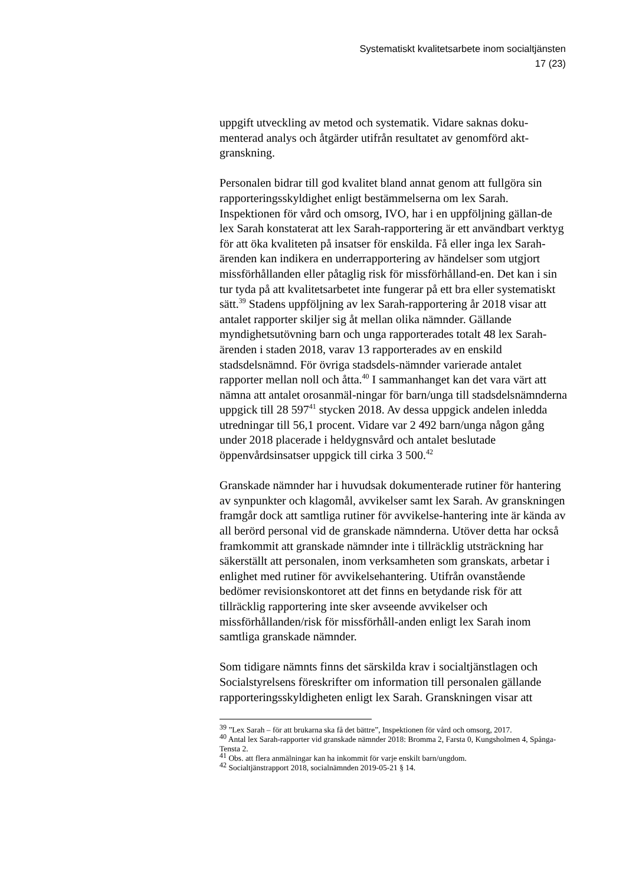Systematiskt kvalitetsarbete inom socialtjänsten
17 (23)
uppgift utveckling av metod och systematik. Vidare saknas doku-menterad analys och åtgärder utifrån resultatet av genomförd akt-granskning.
Personalen bidrar till god kvalitet bland annat genom att fullgöra sin rapporteringsskyldighet enligt bestämmelserna om lex Sarah. Inspektionen för vård och omsorg, IVO, har i en uppföljning gällan-de lex Sarah konstaterat att lex Sarah-rapportering är ett användbart verktyg för att öka kvaliteten på insatser för enskilda. Få eller inga lex Sarah-ärenden kan indikera en underrapportering av händelser som utgjort missförhållanden eller påtaglig risk för missförhålland-en. Det kan i sin tur tyda på att kvalitetsarbetet inte fungerar på ett bra eller systematiskt sätt.<sup>39</sup> Stadens uppföljning av lex Sarah-rapportering år 2018 visar att antalet rapporter skiljer sig åt mellan olika nämnder. Gällande myndighetsutövning barn och unga rapporterades totalt 48 lex Sarah-ärenden i staden 2018, varav 13 rapporterades av en enskild stadsdelsnämnd. För övriga stadsdels-nämnder varierade antalet rapporter mellan noll och åtta.<sup>40</sup> I sammanhanget kan det vara värt att nämna att antalet orosanmäl-ningar för barn/unga till stadsdelsnämnderna uppgick till 28 597<sup>41</sup> stycken 2018. Av dessa uppgick andelen inledda utredningar till 56,1 procent. Vidare var 2 492 barn/unga någon gång under 2018 placerade i heldygnsvård och antalet beslutade öppenvårdsinsatser uppgick till cirka 3 500.<sup>42</sup>
Granskade nämnder har i huvudsak dokumenterade rutiner för hantering av synpunkter och klagomål, avvikelser samt lex Sarah. Av granskningen framgår dock att samtliga rutiner för avvikelse-hantering inte är kända av all berörd personal vid de granskade nämnderna. Utöver detta har också framkommit att granskade nämnder inte i tillräcklig utsträckning har säkerställt att personalen, inom verksamheten som granskats, arbetar i enlighet med rutiner för avvikelsehantering. Utifrån ovanstående bedömer revisionskontoret att det finns en betydande risk för att tillräcklig rapportering inte sker avseende avvikelser och missförhållanden/risk för missförhåll-anden enligt lex Sarah inom samtliga granskade nämnder.
Som tidigare nämnts finns det särskilda krav i socialtjänstlagen och Socialstyrelsens föreskrifter om information till personalen gällande rapporteringsskyldigheten enligt lex Sarah. Granskningen visar att
<sup>39</sup> ”Lex Sarah – för att brukarna ska få det bättre”, Inspektionen för vård och omsorg, 2017.
<sup>40</sup> Antal lex Sarah-rapporter vid granskade nämnder 2018: Bromma 2, Farsta 0, Kungsholmen 4, Spånga-Tensta 2.
<sup>41</sup> Obs. att flera anmälningar kan ha inkommit för varje enskilt barn/ungdom.
<sup>42</sup> Socialtjänstrapport 2018, socialnämnden 2019-05-21 § 14.